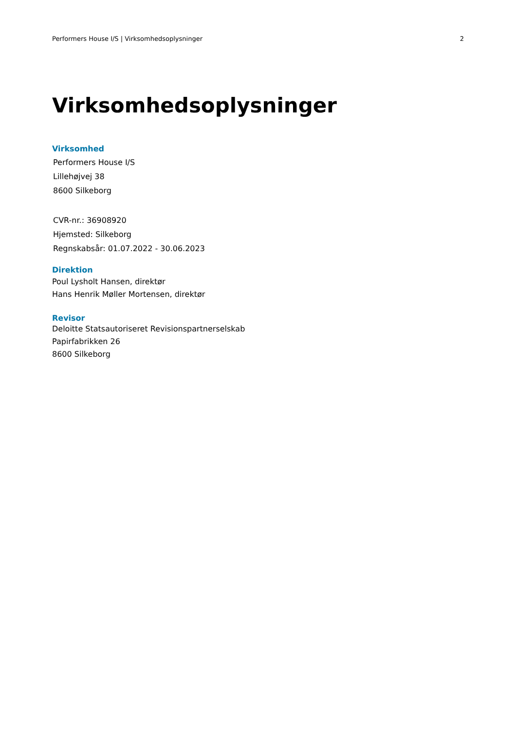Performers House I/S | Virksomhedsoplysninger 2
Virksomhedsoplysninger
Virksomhed
Performers House I/S
Lillehøjvej 38
8600 Silkeborg
CVR-nr.: 36908920
Hjemsted: Silkeborg
Regnskabsår: 01.07.2022 - 30.06.2023
Direktion
Poul Lysholt Hansen, direktør
Hans Henrik Møller Mortensen, direktør
Revisor
Deloitte Statsautoriseret Revisionspartnerselskab
Papirfabrikken 26
8600 Silkeborg